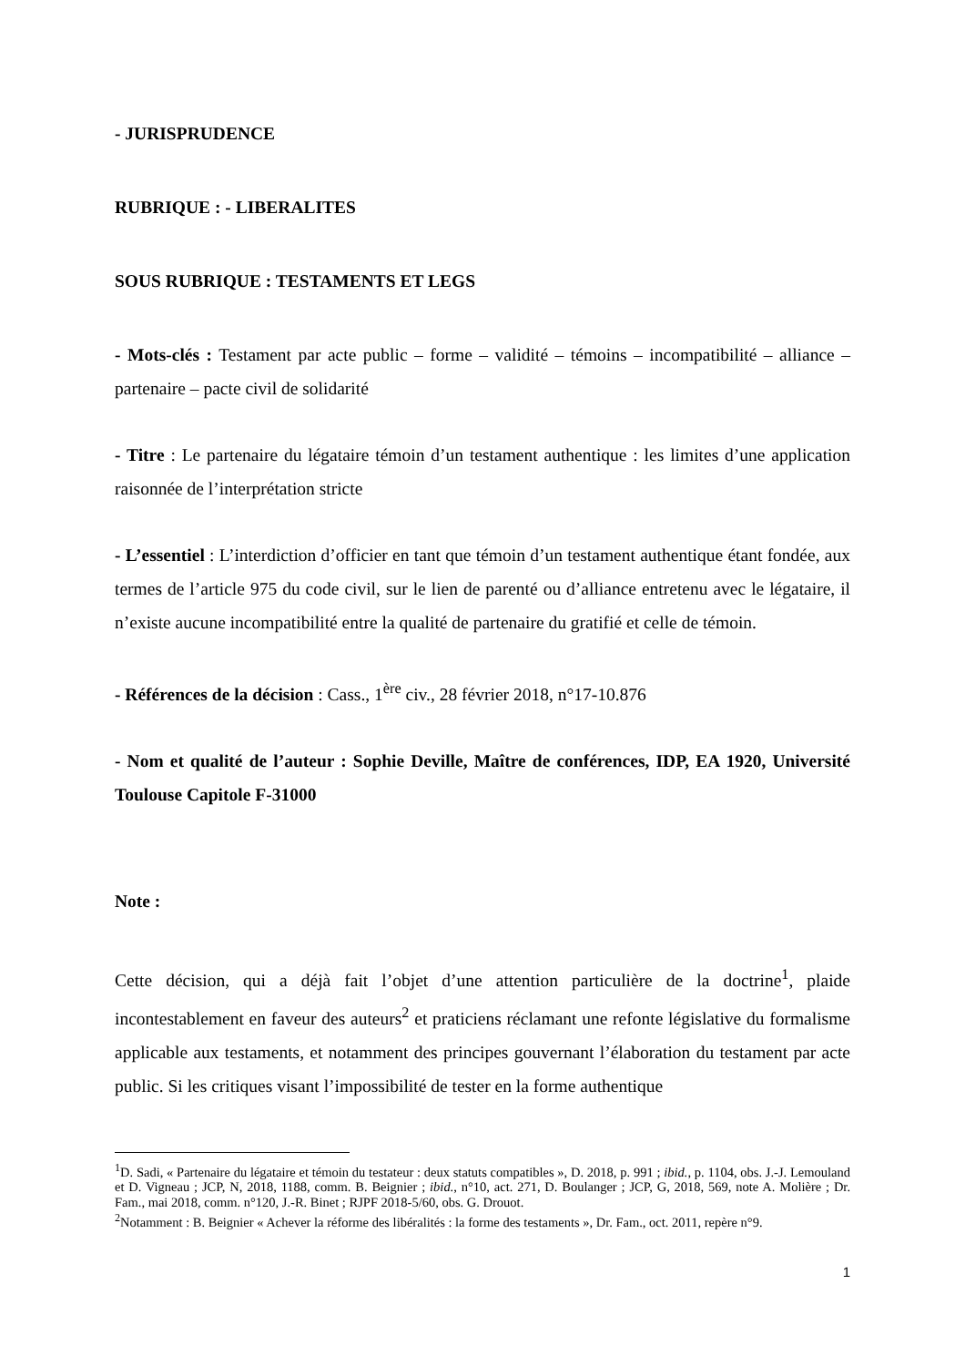- JURISPRUDENCE
RUBRIQUE : - LIBERALITES
SOUS RUBRIQUE : TESTAMENTS ET LEGS
- Mots-clés : Testament par acte public – forme – validité – témoins – incompatibilité – alliance – partenaire – pacte civil de solidarité
- Titre : Le partenaire du légataire témoin d’un testament authentique : les limites d’une application raisonnée de l’interprétation stricte
- L’essentiel : L’interdiction d’officier en tant que témoin d’un testament authentique étant fondée, aux termes de l’article 975 du code civil, sur le lien de parenté ou d’alliance entretenu avec le légataire, il n’existe aucune incompatibilité entre la qualité de partenaire du gratifié et celle de témoin.
- Références de la décision : Cass., 1<sup>ère</sup> civ., 28 février 2018, n°17-10.876
- Nom et qualité de l’auteur : Sophie Deville, Maître de conférences, IDP, EA 1920, Université Toulouse Capitole F-31000
Note :
Cette décision, qui a déjà fait l’objet d’une attention particulière de la doctrine<sup>1</sup>, plaide incontestablement en faveur des auteurs<sup>2</sup> et praticiens réclamant une refonte législative du formalisme applicable aux testaments, et notamment des principes gouvernant l’élaboration du testament par acte public. Si les critiques visant l’impossibilité de tester en la forme authentique
<sup>1</sup> D. Sadi, « Partenaire du légataire et témoin du testateur : deux statuts compatibles », D. 2018, p. 991 ; ibid., p. 1104, obs. J.-J. Lemouland et D. Vigneau ; JCP, N, 2018, 1188, comm. B. Beignier ; ibid., n°10, act. 271, D. Boulanger ; JCP, G, 2018, 569, note A. Molière ; Dr. Fam., mai 2018, comm. n°120, J.-R. Binet ; RJPF 2018-5/60, obs. G. Drouot.
<sup>2</sup> Notamment : B. Beignier « Achever la réforme des libéralités : la forme des testaments », Dr. Fam., oct. 2011, repère n°9.
1